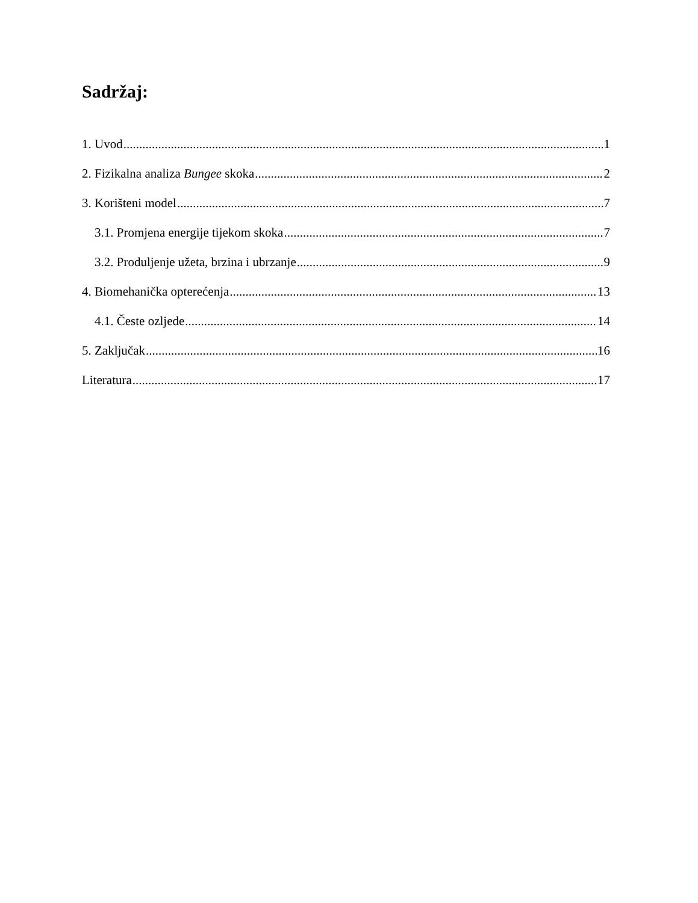Sadržaj:
1. Uvod 1
2. Fizikalna analiza Bungee skoka 2
3. Korišteni model 7
3.1. Promjena energije tijekom skoka 7
3.2. Produljenje užeta, brzina i ubrzanje 9
4. Biomehanička opterećenja 13
4.1. Česte ozljede 14
5. Zaključak 16
Literatura 17